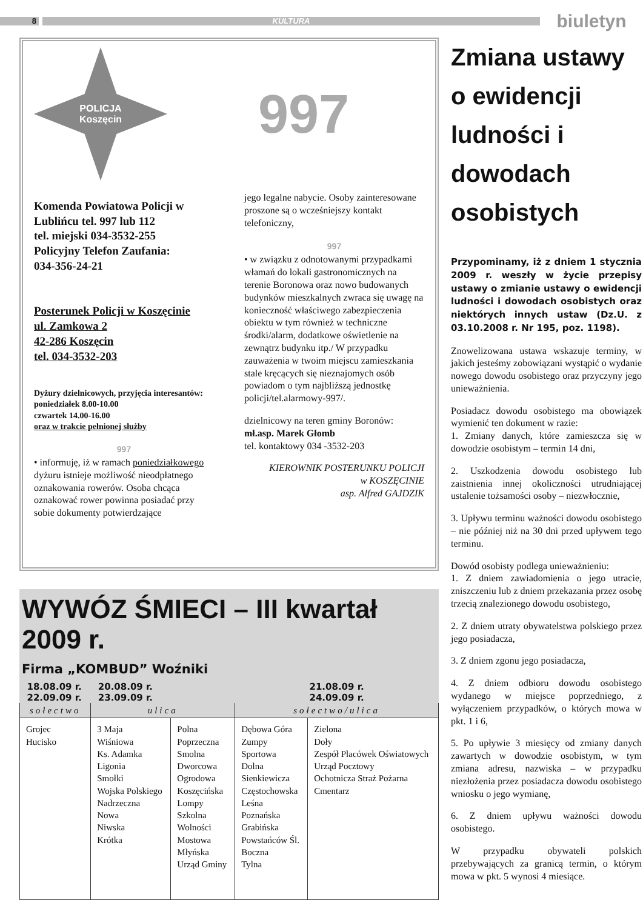8 KULTURA
biuletyn
POLICJA
Koszęcin
997
Komenda Powiatowa Policji w Lublińcu tel. 997 lub 112
tel. miejski 034-3532-255
Policyjny Telefon Zaufania:
034-356-24-21
Posterunek Policji w Koszęcinie
ul. Zamkowa 2
42-286 Koszęcin
tel. 034-3532-203
Dyżury dzielnicowych, przyjęcia interesantów:
poniedziałek 8.00-10.00
czwartek 14.00-16.00
oraz w trakcie pełnionej służby
997
• informuję, iż w ramach poniedziałkowego dyżuru istnieje możliwość nieodpłatnego oznakowania rowerów. Osoba chcąca oznakować rower powinna posiadać przy sobie dokumenty potwierdzające
jego legalne nabycie. Osoby zainteresowane proszone są o wcześniejszy kontakt telefoniczny,
997
• w związku z odnotowanymi przypadkami włamań do lokali gastronomicznych na terenie Boronowa oraz nowo budowanych budynków mieszkalnych zwraca się uwagę na konieczność właściwego zabezpieczenia obiektu w tym również w techniczne środki/alarm, dodatkowe oświetlenie na zewnątrz budynku itp./ W przypadku zauważenia w twoim miejscu zamieszkania stale kręcących się nieznajomych osób powiadom o tym najbliższą jednostkę policji/tel.alarmowy-997/.
dzielnicowy na teren gminy Boronów:
mł.asp. Marek Głomb
tel. kontaktowy 034 -3532-203
KIEROWNIK POSTERUNKU POLICJI
w KOSZĘCINIE
asp. Alfred GAJDZIK
WYWÓZ ŚMIECI – III kwartał 2009 r.
Firma „KOMBUD” Woźniki
| 18.08.09 r. 22.09.09 r. | 20.08.09 r. 23.09.09 r. | | 21.08.09 r. 24.09.09 r. | |
| --- | --- | --- | --- | --- |
| sołectwo | ulica | | sołectwo/ulica | |
| Grojec Hucisko | 3 Maja Wiśniowa Ks. Adamka Ligonia Smołki Wojska Polskiego Nadrzeczna Nowa Niwska Krótka | Polna Poprzeczna Smolna Dworcowa Ogrodowa Koszęcińska Lompy Szkolna Wolności Mostowa Młyńska Urząd Gminy | Dębowa Góra Zumpy Sportowa Dolna Sienkiewicza Częstochowska Leśna Poznańska Grabińska Powstańców Śl. Boczna Tylna | Zielona Doły Zespół Placówek Oświatowych Urząd Pocztowy Ochotnicza Straż Pożarna Cmentarz |
Zmiana ustawy o ewidencji ludności i dowodach osobistych
Przypominamy, iż z dniem 1 stycznia 2009 r. weszły w życie przepisy ustawy o zmianie ustawy o ewidencji ludności i dowodach osobistych oraz niektórych innych ustaw (Dz.U. z 03.10.2008 r. Nr 195, poz. 1198).
Znowelizowana ustawa wskazuje terminy, w jakich jesteśmy zobowiązani wystąpić o wydanie nowego dowodu osobistego oraz przyczyny jego unieważnienia.
Posiadacz dowodu osobistego ma obowiązek wymienić ten dokument w razie:
1. Zmiany danych, które zamieszcza się w dowodzie osobistym – termin 14 dni,
2. Uszkodzenia dowodu osobistego lub zaistnienia innej okoliczności utrudniającej ustalenie tożsamości osoby – niezwłocznie,
3. Upływu terminu ważności dowodu osobistego – nie później niż na 30 dni przed upływem tego terminu.
Dowód osobisty podlega unieważnieniu:
1. Z dniem zawiadomienia o jego utracie, zniszczeniu lub z dniem przekazania przez osobę trzecią znalezionego dowodu osobistego,
2. Z dniem utraty obywatelstwa polskiego przez jego posiadacza,
3. Z dniem zgonu jego posiadacza,
4. Z dniem odbioru dowodu osobistego wydanego w miejsce poprzedniego, z wyłączeniem przypadków, o których mowa w pkt. 1 i 6,
5. Po upływie 3 miesięcy od zmiany danych zawartych w dowodzie osobistym, w tym zmiana adresu, nazwiska – w przypadku niezłożenia przez posiadacza dowodu osobistego wniosku o jego wymianę,
6. Z dniem upływu ważności dowodu osobistego.
W przypadku obywateli polskich przebywających za granicą termin, o którym mowa w pkt. 5 wynosi 4 miesiące.